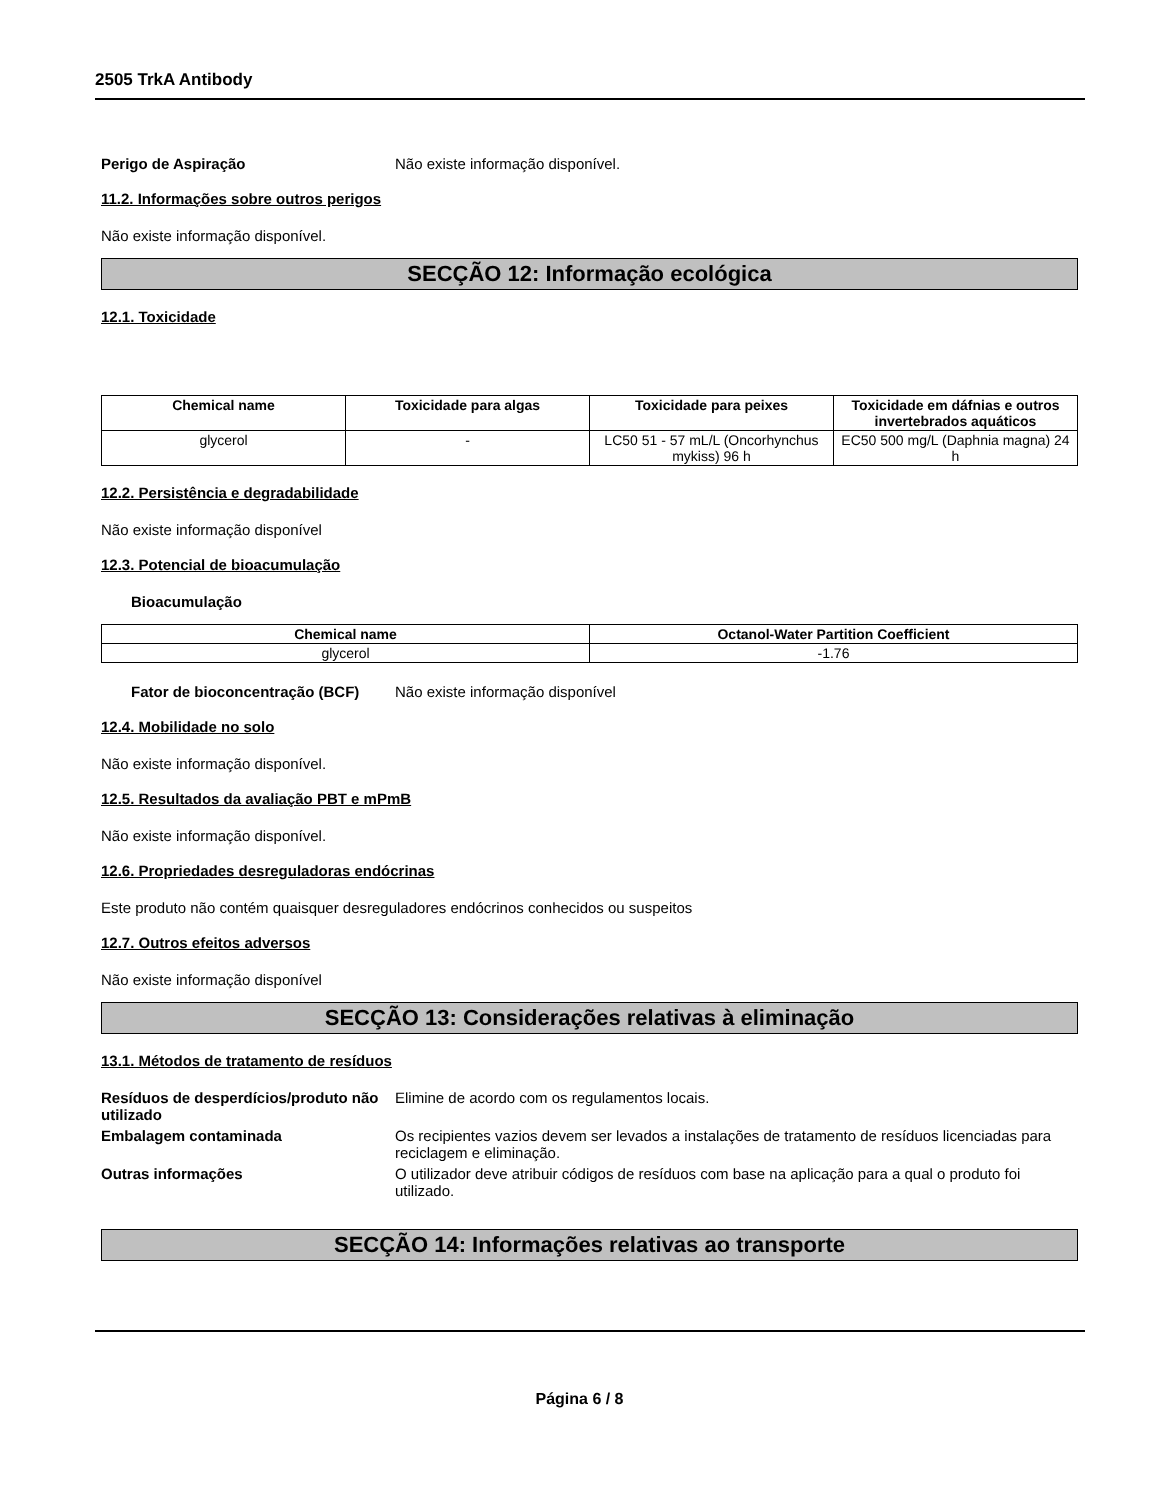2505 TrkA Antibody
Perigo de Aspiração Não existe informação disponível.
11.2. Informações sobre outros perigos
Não existe informação disponível.
SECÇÃO 12: Informação ecológica
12.1. Toxicidade
| Chemical name | Toxicidade para algas | Toxicidade para peixes | Toxicidade em dáfnias e outros invertebrados aquáticos |
| --- | --- | --- | --- |
| glycerol | - | LC50 51 - 57 mL/L (Oncorhynchus mykiss) 96 h | EC50 500 mg/L (Daphnia magna) 24 h |
12.2. Persistência e degradabilidade
Não existe informação disponível
12.3. Potencial de bioacumulação
Bioacumulação
| Chemical name | Octanol-Water Partition Coefficient |
| --- | --- |
| glycerol | -1.76 |
Fator de bioconcentração (BCF) Não existe informação disponível
12.4. Mobilidade no solo
Não existe informação disponível.
12.5. Resultados da avaliação PBT e mPmB
Não existe informação disponível.
12.6. Propriedades desreguladoras endócrinas
Este produto não contém quaisquer desreguladores endócrinos conhecidos ou suspeitos
12.7. Outros efeitos adversos
Não existe informação disponível
SECÇÃO 13: Considerações relativas à eliminação
13.1. Métodos de tratamento de resíduos
Resíduos de desperdícios/produto não utilizado Elimine de acordo com os regulamentos locais.
Embalagem contaminada Os recipientes vazios devem ser levados a instalações de tratamento de resíduos licenciadas para reciclagem e eliminação.
Outras informações O utilizador deve atribuir códigos de resíduos com base na aplicação para a qual o produto foi utilizado.
SECÇÃO 14: Informações relativas ao transporte
Página 6 / 8